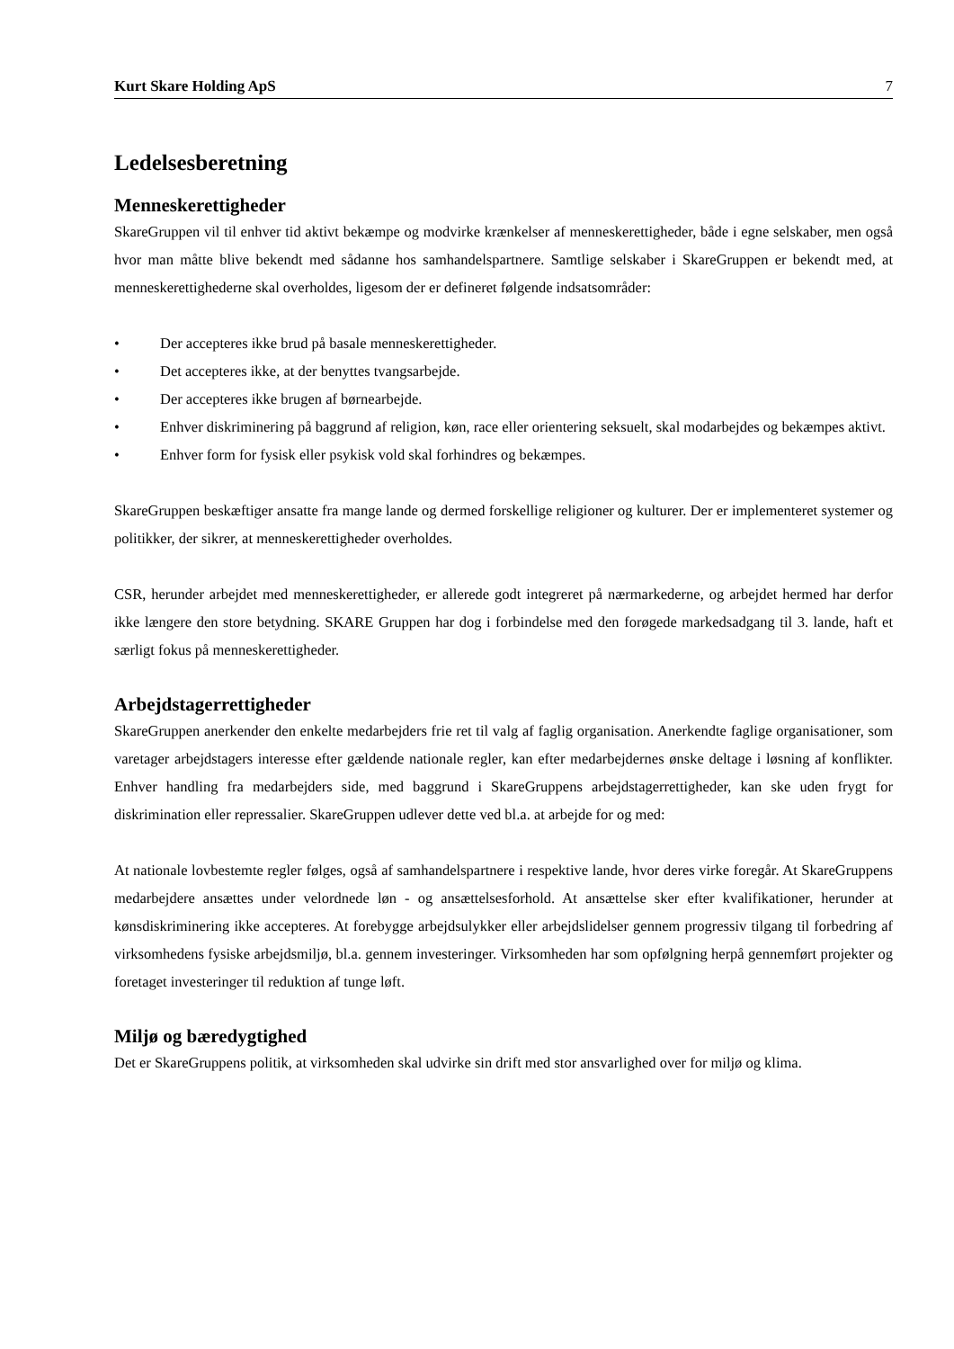Kurt Skare Holding ApS 7
Ledelsesberetning
Menneskerettigheder
SkareGruppen vil til enhver tid aktivt bekæmpe og modvirke krænkelser af menneskerettigheder, både i egne selskaber, men også hvor man måtte blive bekendt med sådanne hos samhandelspartnere. Samtlige selskaber i SkareGruppen er bekendt med, at menneskerettighederne skal overholdes, ligesom der er defineret følgende indsatsområder:
• Der accepteres ikke brud på basale menneskerettigheder.
• Det accepteres ikke, at der benyttes tvangsarbejde.
• Der accepteres ikke brugen af børnearbejde.
• Enhver diskriminering på baggrund af religion, køn, race eller orientering seksuelt, skal modarbejdes og bekæmpes aktivt.
• Enhver form for fysisk eller psykisk vold skal forhindres og bekæmpes.
SkareGruppen beskæftiger ansatte fra mange lande og dermed forskellige religioner og kulturer. Der er implementeret systemer og politikker, der sikrer, at menneskerettigheder overholdes.
CSR, herunder arbejdet med menneskerettigheder, er allerede godt integreret på nærmarkederne, og arbejdet hermed har derfor ikke længere den store betydning. SKARE Gruppen har dog i forbindelse med den forøgede markedsadgang til 3. lande, haft et særligt fokus på menneskerettigheder.
Arbejdstagerrettigheder
SkareGruppen anerkender den enkelte medarbejders frie ret til valg af faglig organisation. Anerkendte faglige organisationer, som varetager arbejdstagers interesse efter gældende nationale regler, kan efter medarbejdernes ønske deltage i løsning af konflikter. Enhver handling fra medarbejders side, med baggrund i SkareGruppens arbejdstagerrettigheder, kan ske uden frygt for diskrimination eller repressalier. SkareGruppen udlever dette ved bl.a. at arbejde for og med:
At nationale lovbestemte regler følges, også af samhandelspartnere i respektive lande, hvor deres virke foregår. At SkareGruppens medarbejdere ansættes under velordnede løn - og ansættelsesforhold. At ansættelse sker efter kvalifikationer, herunder at kønsdiskriminering ikke accepteres. At forebygge arbejdsulykker eller arbejdslidelser gennem progressiv tilgang til forbedring af virksomhedens fysiske arbejdsmiljø, bl.a. gennem investeringer. Virksomheden har som opfølgning herpå gennemført projekter og foretaget investeringer til reduktion af tunge løft.
Miljø og bæredygtighed
Det er SkareGruppens politik, at virksomheden skal udvirke sin drift med stor ansvarlighed over for miljø og klima.